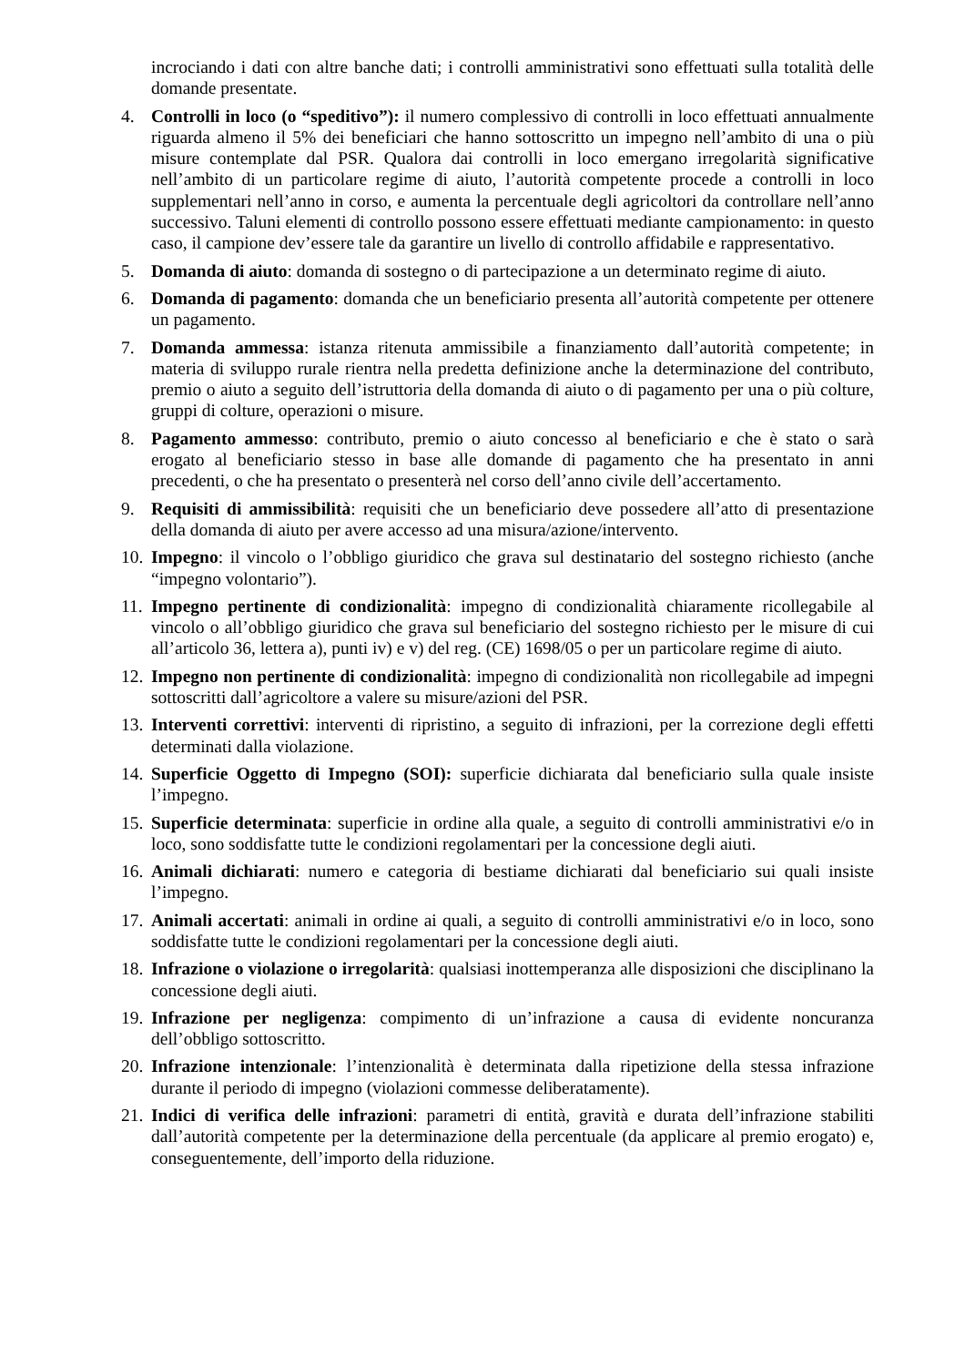incrociando i dati con altre banche dati; i controlli amministrativi sono effettuati sulla totalità delle domande presentate.
4. Controlli in loco (o “speditivo”): il numero complessivo di controlli in loco effettuati annualmente riguarda almeno il 5% dei beneficiari che hanno sottoscritto un impegno nell’ambito di una o più misure contemplate dal PSR. Qualora dai controlli in loco emergano irregolarità significative nell’ambito di un particolare regime di aiuto, l’autorità competente procede a controlli in loco supplementari nell’anno in corso, e aumenta la percentuale degli agricoltori da controllare nell’anno successivo. Taluni elementi di controllo possono essere effettuati mediante campionamento: in questo caso, il campione dev’essere tale da garantire un livello di controllo affidabile e rappresentativo.
5. Domanda di aiuto: domanda di sostegno o di partecipazione a un determinato regime di aiuto.
6. Domanda di pagamento: domanda che un beneficiario presenta all’autorità competente per ottenere un pagamento.
7. Domanda ammessa: istanza ritenuta ammissibile a finanziamento dall’autorità competente; in materia di sviluppo rurale rientra nella predetta definizione anche la determinazione del contributo, premio o aiuto a seguito dell’istruttoria della domanda di aiuto o di pagamento per una o più colture, gruppi di colture, operazioni o misure.
8. Pagamento ammesso: contributo, premio o aiuto concesso al beneficiario e che è stato o sarà erogato al beneficiario stesso in base alle domande di pagamento che ha presentato in anni precedenti, o che ha presentato o presenterà nel corso dell’anno civile dell’accertamento.
9. Requisiti di ammissibilità: requisiti che un beneficiario deve possedere all’atto di presentazione della domanda di aiuto per avere accesso ad una misura/azione/intervento.
10.
Impegno: il vincolo o l’obbligo giuridico che grava sul destinatario del sostegno richiesto (anche “impegno volontario”).
11.
Impegno pertinente di condizionalità: impegno di condizionalità chiaramente ricollegabile al vincolo o all’obbligo giuridico che grava sul beneficiario del sostegno richiesto per le misure di cui all’articolo 36, lettera a), punti iv) e v) del reg. (CE) 1698/05 o per un particolare regime di aiuto.
12.
Impegno non pertinente di condizionalità: impegno di condizionalità non ricollegabile ad impegni sottoscritti dall’agricoltore a valere su misure/azioni del PSR.
13.
Interventi correttivi: interventi di ripristino, a seguito di infrazioni, per la correzione degli effetti determinati dalla violazione.
14.
Superficie Oggetto di Impegno (SOI): superficie dichiarata dal beneficiario sulla quale insiste l’impegno.
15.
Superficie determinata: superficie in ordine alla quale, a seguito di controlli amministrativi e/o in loco, sono soddisfatte tutte le condizioni regolamentari per la concessione degli aiuti.
16.
Animali dichiarati: numero e categoria di bestiame dichiarati dal beneficiario sui quali insiste l’impegno.
17.
Animali accertati: animali in ordine ai quali, a seguito di controlli amministrativi e/o in loco, sono soddisfatte tutte le condizioni regolamentari per la concessione degli aiuti.
18.
Infrazione o violazione o irregolarità: qualsiasi inottemperanza alle disposizioni che disciplinano la concessione degli aiuti.
19.
Infrazione per negligenza: compimento di un’infrazione a causa di evidente noncuranza dell’obbligo sottoscritto.
20.
Infrazione intenzionale: l’intenzionalità è determinata dalla ripetizione della stessa infrazione durante il periodo di impegno (violazioni commesse deliberatamente).
21.
Indici di verifica delle infrazioni: parametri di entità, gravità e durata dell’infrazione stabiliti dall’autorità competente per la determinazione della percentuale (da applicare al premio erogato) e, conseguentemente, dell’importo della riduzione.